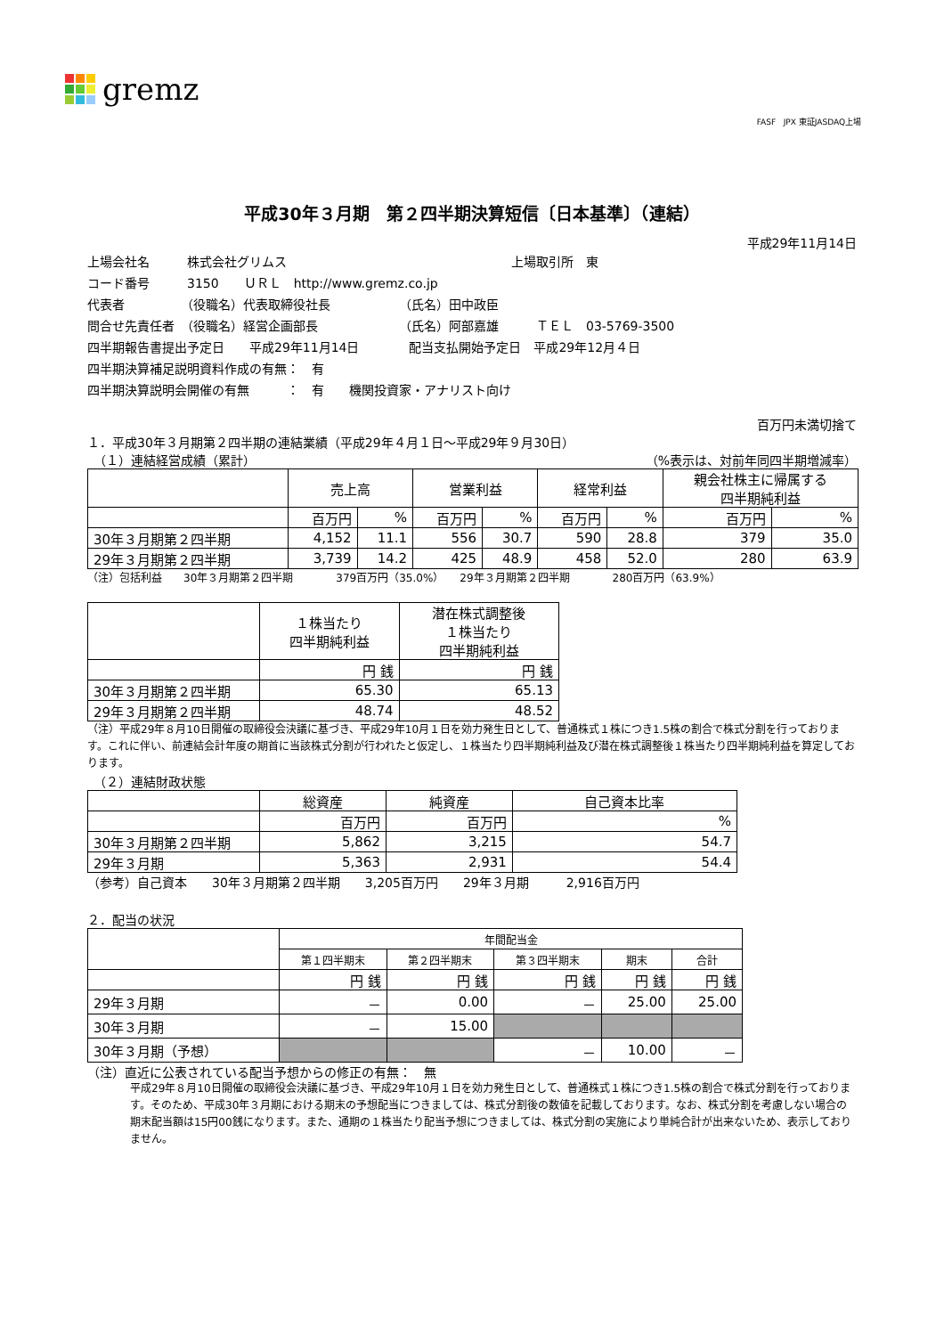gremz
FASF JPX 東証JASDAQ上場
平成30年３月期　第２四半期決算短信〔日本基準〕（連結）
平成29年11月14日
上場会社名　　　株式会社グリムス　　　　　　　　　　　　　　　　　　上場取引所　東
コード番号　　　3150　　ＵＲＬ　http://www.gremz.co.jp
代表者　　　　　（役職名）代表取締役社長　　　　　　（氏名）田中政臣
問合せ先責任者　（役職名）経営企画部長　　　　　　　（氏名）阿部嘉雄　　　ＴＥＬ　03-5769-3500
四半期報告書提出予定日　　平成29年11月14日　　　　配当支払開始予定日　平成29年12月４日
四半期決算補足説明資料作成の有無：　有
四半期決算説明会開催の有無　　　：　有　　機関投資家・アナリスト向け
百万円未満切捨て
１．平成30年３月期第２四半期の連結業績（平成29年４月１日～平成29年９月30日）
　（１）連結経営成績（累計） （%表示は、対前年同四半期増減率）
| | 売上高 | | 営業利益 | | 経常利益 | | 親会社株主に帰属する 四半期純利益 | |
| | 百万円 | % | 百万円 | % | 百万円 | % | 百万円 | % |
| 30年３月期第２四半期 | 4,152 | 11.1 | 556 | 30.7 | 590 | 28.8 | 379 | 35.0 |
| 29年３月期第２四半期 | 3,739 | 14.2 | 425 | 48.9 | 458 | 52.0 | 280 | 63.9 |
（注）包括利益　　30年３月期第２四半期　　　　379百万円（35.0%）　　29年３月期第２四半期　　　　280百万円（63.9%）
| | １株当たり 四半期純利益 | 潜在株式調整後 １株当たり 四半期純利益 |
| | 円 銭 | 円 銭 |
| 30年３月期第２四半期 | 65.30 | 65.13 |
| 29年３月期第２四半期 | 48.74 | 48.52 |
（注）平成29年８月10日開催の取締役会決議に基づき、平成29年10月１日を効力発生日として、普通株式１株につき1.5株の割合で株式分割を行っております。これに伴い、前連結会計年度の期首に当該株式分割が行われたと仮定し、１株当たり四半期純利益及び潜在株式調整後１株当たり四半期純利益を算定しております。
　（２）連結財政状態
| | 総資産 | 純資産 | 自己資本比率 |
| | 百万円 | 百万円 | % |
| 30年３月期第２四半期 | 5,862 | 3,215 | 54.7 |
| 29年３月期 | 5,363 | 2,931 | 54.4 |
（参考）自己資本　　30年３月期第２四半期　　3,205百万円　　29年３月期　　　2,916百万円
２．配当の状況
| | 年間配当金 | | | | |
| | 第１四半期末 | 第２四半期末 | 第３四半期末 | 期末 | 合計 |
| | 円 銭 | 円 銭 | 円 銭 | 円 銭 | 円 銭 |
| 29年３月期 | － | 0.00 | － | 25.00 | 25.00 |
| 30年３月期 | － | 15.00 | | | |
| 30年３月期（予想） | | | － | 10.00 | － |
（注）直近に公表されている配当予想からの修正の有無：　無
平成29年８月10日開催の取締役会決議に基づき、平成29年10月１日を効力発生日として、普通株式１株につき1.5株の割合で株式分割を行っております。そのため、平成30年３月期における期末の予想配当につきましては、株式分割後の数値を記載しております。なお、株式分割を考慮しない場合の期末配当額は15円00銭になります。また、通期の１株当たり配当予想につきましては、株式分割の実施により単純合計が出来ないため、表示しておりません。